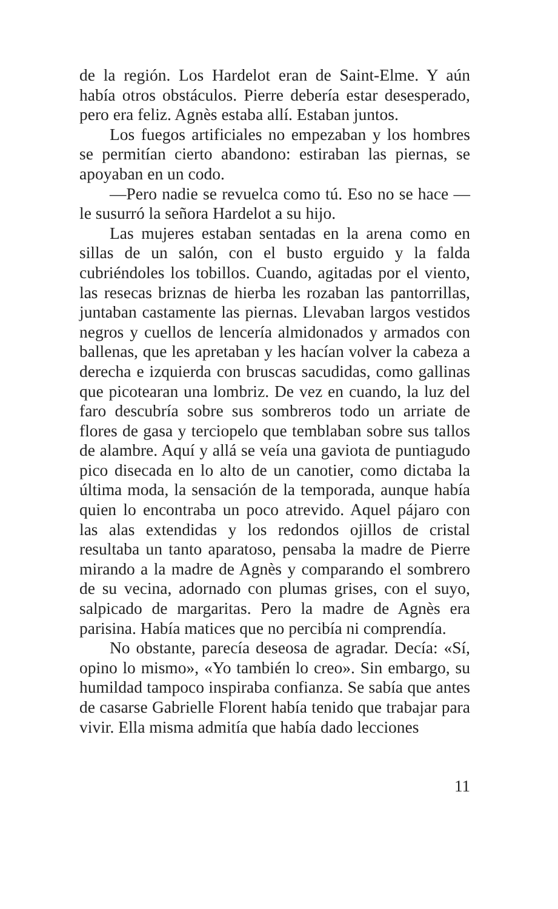de la región. Los Hardelot eran de Saint-Elme. Y aún había otros obstáculos. Pierre debería estar desesperado, pero era feliz. Agnès estaba allí. Estaban juntos.
Los fuegos artificiales no empezaban y los hombres se permitían cierto abandono: estiraban las piernas, se apoyaban en un codo.
—Pero nadie se revuelca como tú. Eso no se hace —le susurró la señora Hardelot a su hijo.
Las mujeres estaban sentadas en la arena como en sillas de un salón, con el busto erguido y la falda cubriéndoles los tobillos. Cuando, agitadas por el viento, las resecas briznas de hierba les rozaban las pantorrillas, juntaban castamente las piernas. Llevaban largos vestidos negros y cuellos de lencería almidonados y armados con ballenas, que les apretaban y les hacían volver la cabeza a derecha e izquierda con bruscas sacudidas, como gallinas que picotearan una lombriz. De vez en cuando, la luz del faro descubría sobre sus sombreros todo un arriate de flores de gasa y terciopelo que temblaban sobre sus tallos de alambre. Aquí y allá se veía una gaviota de puntiagudo pico disecada en lo alto de un canotier, como dictaba la última moda, la sensación de la temporada, aunque había quien lo encontraba un poco atrevido. Aquel pájaro con las alas extendidas y los redondos ojillos de cristal resultaba un tanto aparatoso, pensaba la madre de Pierre mirando a la madre de Agnès y comparando el sombrero de su vecina, adornado con plumas grises, con el suyo, salpicado de margaritas. Pero la madre de Agnès era parisina. Había matices que no percibía ni comprendía.
No obstante, parecía deseosa de agradar. Decía: «Sí, opino lo mismo», «Yo también lo creo». Sin embargo, su humildad tampoco inspiraba confianza. Se sabía que antes de casarse Gabrielle Florent había tenido que trabajar para vivir. Ella misma admitía que había dado lecciones
11